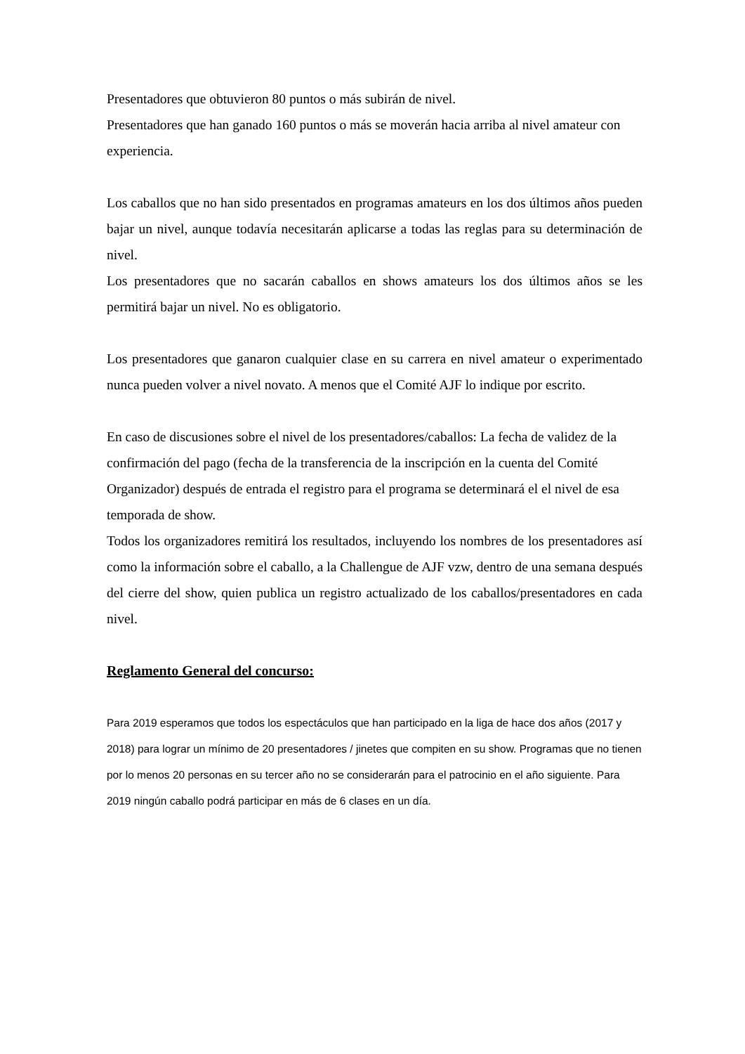Presentadores que obtuvieron 80 puntos o más subirán de nivel.
Presentadores que han ganado 160 puntos o más se moverán hacia arriba al nivel amateur con experiencia.
Los caballos que no han sido presentados en programas amateurs en los dos últimos años pueden bajar un nivel, aunque todavía necesitarán aplicarse a todas las reglas para su determinación de nivel.
Los presentadores que no sacarán caballos en shows amateurs los dos últimos años se les permitirá bajar un nivel. No es obligatorio.
Los presentadores que ganaron cualquier clase en su carrera en nivel amateur o experimentado nunca pueden volver a nivel novato. A menos que el Comité AJF lo indique por escrito.
En caso de discusiones sobre el nivel de los presentadores/caballos: La fecha de validez de la confirmación del pago (fecha de la transferencia de la inscripción en la cuenta del Comité Organizador) después de entrada el registro para el programa se determinará el el nivel de esa temporada de show.
Todos los organizadores remitirá los resultados, incluyendo los nombres de los presentadores así como la información sobre el caballo, a la Challengue de AJF vzw, dentro de una semana después del cierre del show, quien publica un registro actualizado de los caballos/presentadores en cada nivel.
Reglamento General del concurso:
Para 2019 esperamos que todos los espectáculos que han participado en la liga de hace dos años (2017 y 2018) para lograr un mínimo de 20 presentadores / jinetes que compiten en su show. Programas que no tienen por lo menos 20 personas en su tercer año no se considerarán para el patrocinio en el año siguiente. Para 2019 ningún caballo podrá participar en más de 6 clases en un día.